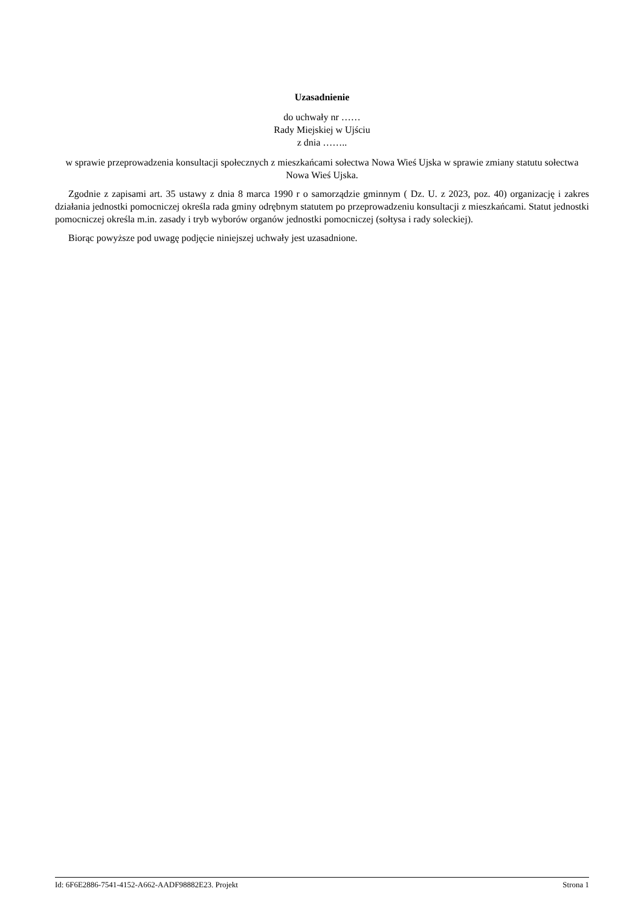Uzasadnienie
do uchwały nr ……
Rady Miejskiej w Ujściu
z dnia ……..
w sprawie przeprowadzenia konsultacji społecznych z mieszkańcami sołectwa Nowa Wieś Ujska w sprawie zmiany statutu sołectwa Nowa Wieś Ujska.
Zgodnie z zapisami art. 35 ustawy z dnia 8 marca 1990 r o samorządzie gminnym ( Dz. U. z 2023, poz. 40) organizację i zakres działania jednostki pomocniczej określa rada gminy odrębnym statutem po przeprowadzeniu konsultacji z mieszkańcami. Statut jednostki pomocniczej określa m.in. zasady i tryb wyborów organów jednostki pomocniczej (sołtysa i rady soleckiej).
Biorąc powyższe pod uwagę podjęcie niniejszej uchwały jest uzasadnione.
Id: 6F6E2886-7541-4152-A662-AADF98882E23. Projekt Strona 1